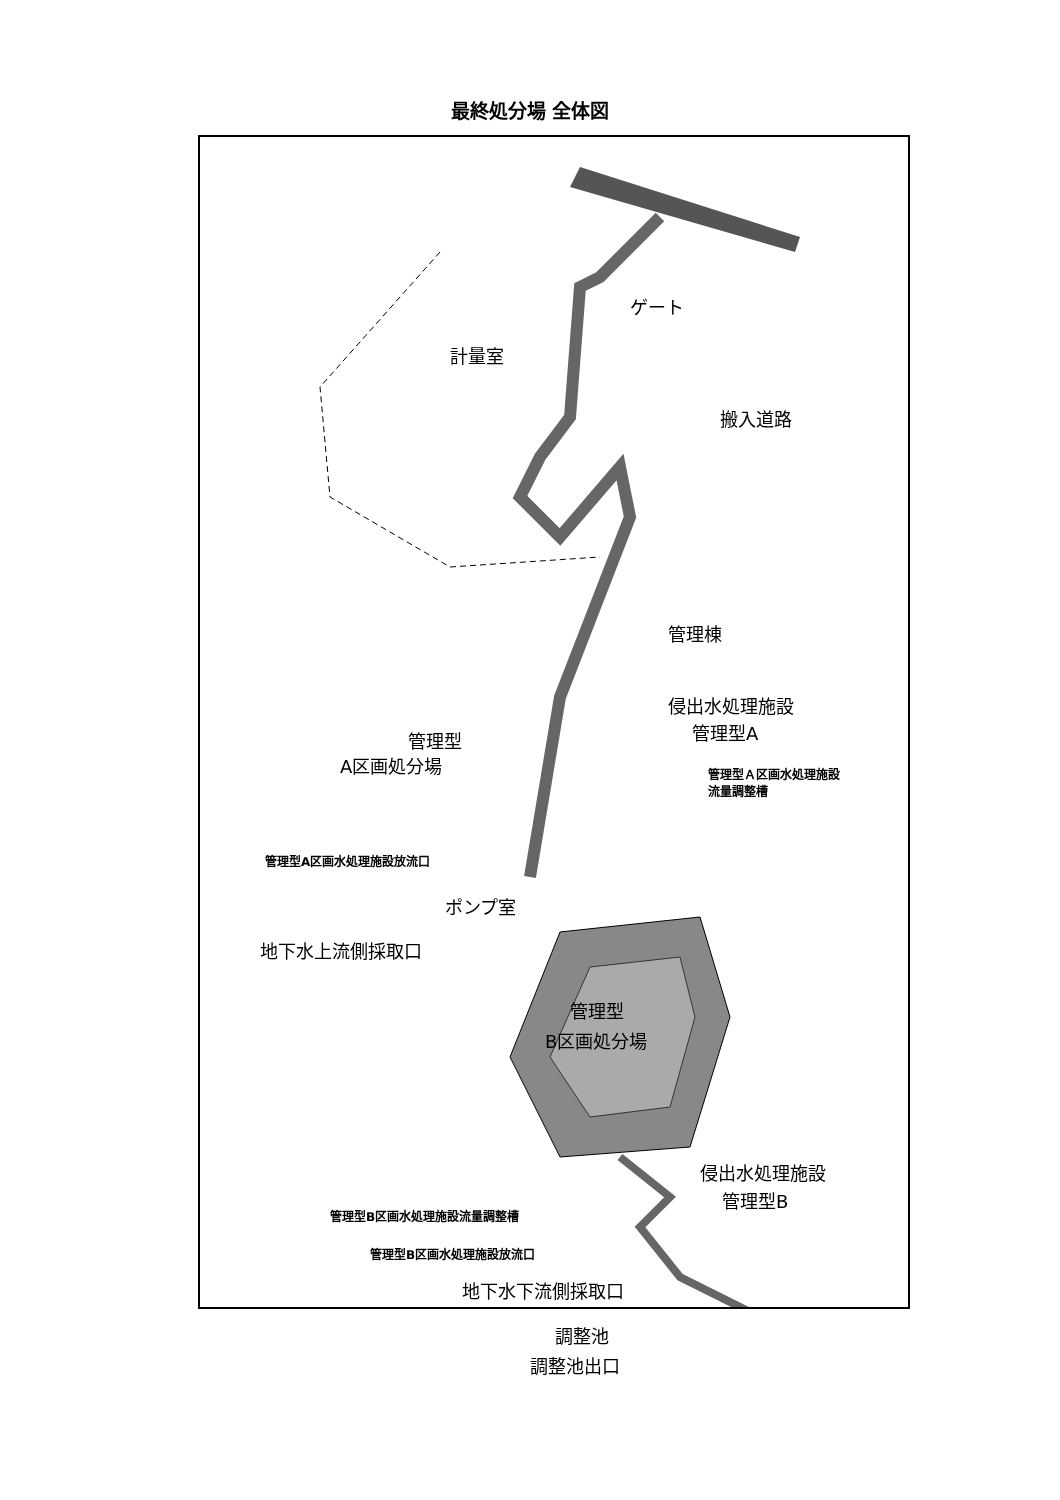最終処分場 全体図
ゲート
計量室
搬入道路
管理棟
侵出水処理施設
管理型A
管理型
A区画処分場
管理型Ａ区画水処理施設
流量調整槽
管理型A区画水処理施設放流口
ポンプ室
地下水上流側採取口
管理型
B区画処分場
侵出水処理施設
管理型B
管理型B区画水処理施設流量調整槽
管理型B区画水処理施設放流口
地下水下流側採取口
調整池
調整池出口